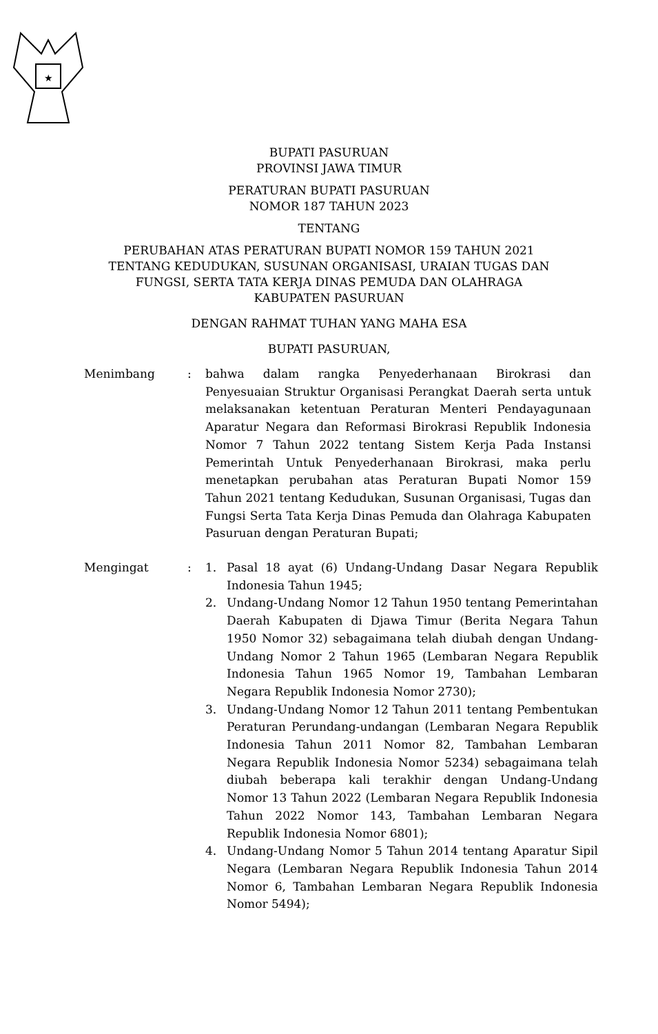★
BUPATI PASURUAN
PROVINSI JAWA TIMUR
PERATURAN BUPATI PASURUAN
NOMOR 187 TAHUN 2023
TENTANG
PERUBAHAN ATAS PERATURAN BUPATI NOMOR 159 TAHUN 2021
TENTANG KEDUDUKAN, SUSUNAN ORGANISASI, URAIAN TUGAS DAN
FUNGSI, SERTA TATA KERJA DINAS PEMUDA DAN OLAHRAGA
KABUPATEN PASURUAN
DENGAN RAHMAT TUHAN YANG MAHA ESA
BUPATI PASURUAN,
Menimbang : bahwa dalam rangka Penyederhanaan Birokrasi dan Penyesuaian Struktur Organisasi Perangkat Daerah serta untuk melaksanakan ketentuan Peraturan Menteri Pendayagunaan Aparatur Negara dan Reformasi Birokrasi Republik Indonesia Nomor 7 Tahun 2022 tentang Sistem Kerja Pada Instansi Pemerintah Untuk Penyederhanaan Birokrasi, maka perlu menetapkan perubahan atas Peraturan Bupati Nomor 159 Tahun 2021 tentang Kedudukan, Susunan Organisasi, Tugas dan Fungsi Serta Tata Kerja Dinas Pemuda dan Olahraga Kabupaten Pasuruan dengan Peraturan Bupati;
Mengingat : 1. Pasal 18 ayat (6) Undang-Undang Dasar Negara Republik Indonesia Tahun 1945;
2. Undang-Undang Nomor 12 Tahun 1950 tentang Pemerintahan Daerah Kabupaten di Djawa Timur (Berita Negara Tahun 1950 Nomor 32) sebagaimana telah diubah dengan Undang-Undang Nomor 2 Tahun 1965 (Lembaran Negara Republik Indonesia Tahun 1965 Nomor 19, Tambahan Lembaran Negara Republik Indonesia Nomor 2730);
3. Undang-Undang Nomor 12 Tahun 2011 tentang Pembentukan Peraturan Perundang-undangan (Lembaran Negara Republik Indonesia Tahun 2011 Nomor 82, Tambahan Lembaran Negara Republik Indonesia Nomor 5234) sebagaimana telah diubah beberapa kali terakhir dengan Undang-Undang Nomor 13 Tahun 2022 (Lembaran Negara Republik Indonesia Tahun 2022 Nomor 143, Tambahan Lembaran Negara Republik Indonesia Nomor 6801);
4. Undang-Undang Nomor 5 Tahun 2014 tentang Aparatur Sipil Negara (Lembaran Negara Republik Indonesia Tahun 2014 Nomor 6, Tambahan Lembaran Negara Republik Indonesia Nomor 5494);